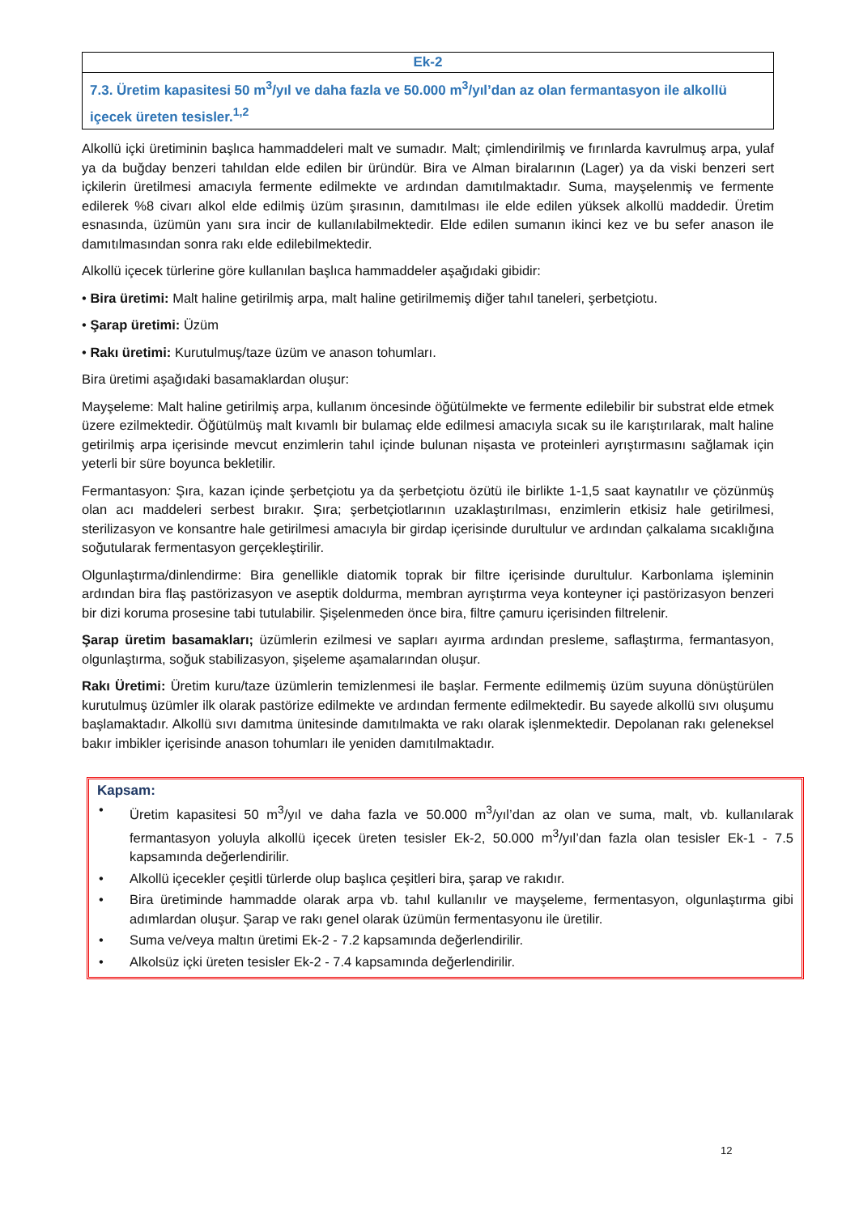| Ek-2 |
| 7.3. Üretim kapasitesi 50 m<sup>3</sup>/yıl ve daha fazla ve 50.000 m<sup>3</sup>/yıl’dan az olan fermantasyon ile alkollü içecek üreten tesisler.<sup>1,2</sup> |
Alkollü içki üretiminin başlıca hammaddeleri malt ve sumadır. Malt; çimlendirilmiş ve fırınlarda kavrulmuş arpa, yulaf ya da buğday benzeri tahıldan elde edilen bir üründür. Bira ve Alman biralarının (Lager) ya da viski benzeri sert içkilerin üretilmesi amacıyla fermente edilmekte ve ardından damıtılmaktadır. Suma, mayşelenmiş ve fermente edilerek %8 civarı alkol elde edilmiş üzüm şırasının, damıtılması ile elde edilen yüksek alkollü maddedir. Üretim esnasında, üzümün yanı sıra incir de kullanılabilmektedir. Elde edilen sumanın ikinci kez ve bu sefer anason ile damıtılmasından sonra rakı elde edilebilmektedir.
Alkollü içecek türlerine göre kullanılan başlıca hammaddeler aşağıdaki gibidir:
• Bira üretimi: Malt haline getirilmiş arpa, malt haline getirilmemiş diğer tahıl taneleri, şerbetçiotu.
• Şarap üretimi: Üzüm
• Rakı üretimi: Kurutulmuş/taze üzüm ve anason tohumları.
Bira üretimi aşağıdaki basamaklardan oluşur:
Mayşeleme: Malt haline getirilmiş arpa, kullanım öncesinde öğütülmekte ve fermente edilebilir bir substrat elde etmek üzere ezilmektedir. Öğütülmüş malt kıvamlı bir bulamaç elde edilmesi amacıyla sıcak su ile karıştırılarak, malt haline getirilmiş arpa içerisinde mevcut enzimlerin tahıl içinde bulunan nişasta ve proteinleri ayrıştırmasını sağlamak için yeterli bir süre boyunca bekletilir.
Fermantasyon: Şıra, kazan içinde şerbetçiotu ya da şerbetçiotu özütü ile birlikte 1-1,5 saat kaynatılır ve çözünmüş olan acı maddeleri serbest bırakır. Şıra; şerbetçiotlarının uzaklaştırılması, enzimlerin etkisiz hale getirilmesi, sterilizasyon ve konsantre hale getirilmesi amacıyla bir girdap içerisinde durultulur ve ardından çalkalama sıcaklığına soğutularak fermentasyon gerçekleştirilir.
Olgunlaştırma/dinlendirme: Bira genellikle diatomik toprak bir filtre içerisinde durultulur. Karbonlama işleminin ardından bira flaş pastörizasyon ve aseptik doldurma, membran ayrıştırma veya konteyner içi pastörizasyon benzeri bir dizi koruma prosesine tabi tutulabilir. Şişelenmeden önce bira, filtre çamuru içerisinden filtrelenir.
Şarap üretim basamakları; üzümlerin ezilmesi ve sapları ayırma ardından presleme, saflaştırma, fermantasyon, olgunlaştırma, soğuk stabilizasyon, şişeleme aşamalarından oluşur.
Rakı Üretimi: Üretim kuru/taze üzümlerin temizlenmesi ile başlar. Fermente edilmemiş üzüm suyuna dönüştürülen kurutulmuş üzümler ilk olarak pastörize edilmekte ve ardından fermente edilmektedir. Bu sayede alkollü sıvı oluşumu başlamaktadır. Alkollü sıvı damıtma ünitesinde damıtılmakta ve rakı olarak işlenmektedir. Depolanan rakı geleneksel bakır imbikler içerisinde anason tohumları ile yeniden damıtılmaktadır.
Kapsam:
• Üretim kapasitesi 50 m<sup>3</sup>/yıl ve daha fazla ve 50.000 m<sup>3</sup>/yıl’dan az olan ve suma, malt, vb. kullanılarak fermantasyon yoluyla alkollü içecek üreten tesisler Ek-2, 50.000 m<sup>3</sup>/yıl’dan fazla olan tesisler Ek-1 - 7.5 kapsamında değerlendirilir.
• Alkollü içecekler çeşitli türlerde olup başlıca çeşitleri bira, şarap ve rakıdır.
• Bira üretiminde hammadde olarak arpa vb. tahıl kullanılır ve mayşeleme, fermentasyon, olgunlaştırma gibi adımlardan oluşur. Şarap ve rakı genel olarak üzümün fermentasyonu ile üretilir.
• Suma ve/veya maltın üretimi Ek-2 - 7.2 kapsamında değerlendirilir.
• Alkolsüz içki üreten tesisler Ek-2 - 7.4 kapsamında değerlendirilir.
12